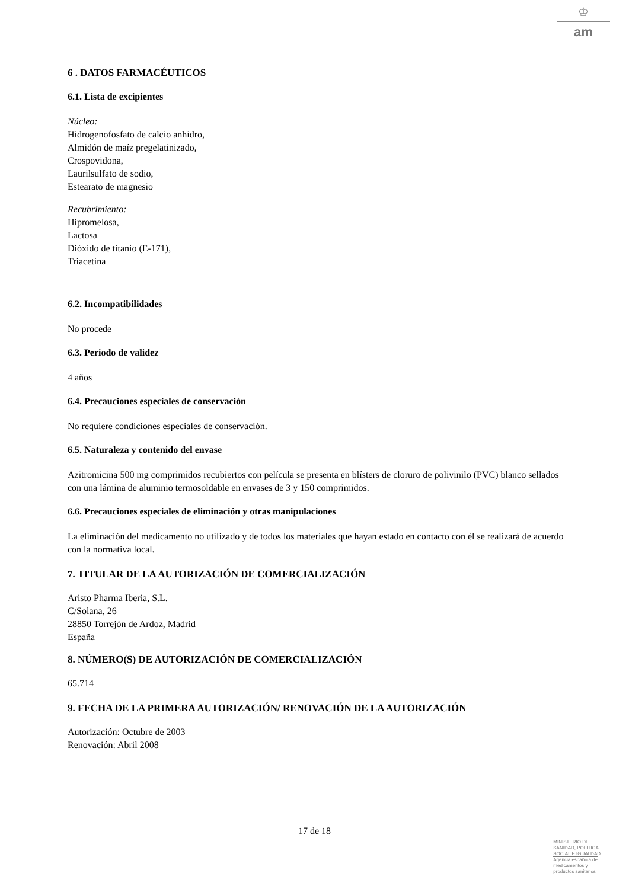♔
am
6 . DATOS FARMACÉUTICOS
6.1. Lista de excipientes
Núcleo:
Hidrogenofosfato de calcio anhidro,
Almidón de maíz pregelatinizado,
Crospovidona,
Laurilsulfato de sodio,
Estearato de magnesio
Recubrimiento:
Hipromelosa,
Lactosa
Dióxido de titanio (E-171),
Triacetina
6.2. Incompatibilidades
No procede
6.3. Periodo de validez
4 años
6.4. Precauciones especiales de conservación
No requiere condiciones especiales de conservación.
6.5. Naturaleza y contenido del envase
Azitromicina 500 mg comprimidos recubiertos con película se presenta en blísters de cloruro de polivinilo (PVC) blanco sellados con una lámina de aluminio termosoldable en envases de 3 y 150 comprimidos.
6.6. Precauciones especiales de eliminación y otras manipulaciones
La eliminación del medicamento no utilizado y de todos los materiales que hayan estado en contacto con él se realizará de acuerdo con la normativa local.
7. TITULAR DE LA AUTORIZACIÓN DE COMERCIALIZACIÓN
Aristo Pharma Iberia, S.L.
C/Solana, 26
28850 Torrejón de Ardoz, Madrid
España
8. NÚMERO(S) DE AUTORIZACIÓN DE COMERCIALIZACIÓN
65.714
9. FECHA DE LA PRIMERA AUTORIZACIÓN/ RENOVACIÓN DE LA AUTORIZACIÓN
Autorización: Octubre de 2003
Renovación: Abril 2008
17 de 18
MINISTERIO DE
SANIDAD, POLITICA
SOCIAL E IGUALDAD
Agencia española de
medicamentos y
productos sanitarios